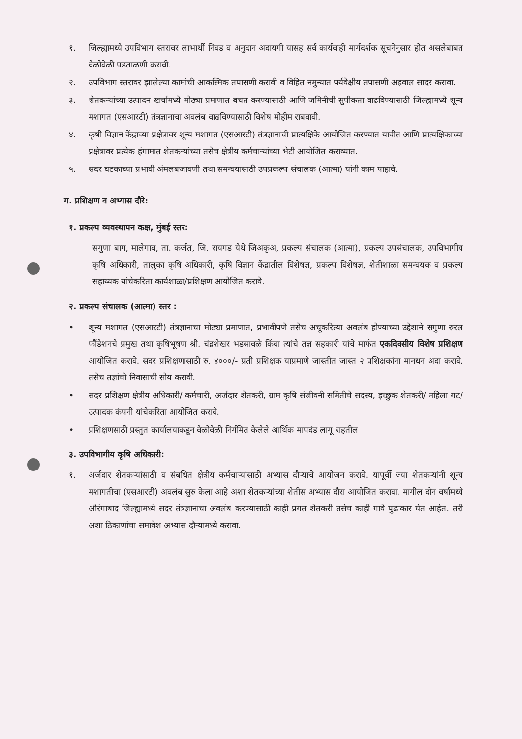१. जिल्ह्यामध्ये उपविभाग स्तरावर लाभार्थी निवड व अनुदान अदायगी यासह सर्व कार्यवाही मार्गदर्शक सूचनेनुसार होत असलेबाबत वेळोवेळी पडताळणी करावी.
२. उपविभाग स्तरावर झालेल्या कामांची आकस्मिक तपासणी करावी व विहित नमुन्यात पर्यवेक्षीय तपासणी अहवाल सादर करावा.
३. शेतकऱ्यांच्या उत्पादन खर्चामध्ये मोठ्या प्रमाणात बचत करण्यासाठी आणि जमिनीची सुपीकता वाढविण्यासाठी जिल्ह्यामध्ये शून्य मशागत (एसआरटी) तंत्रज्ञानाचा अवलंब वाढविण्यासाठी विशेष मोहीम राबवावी.
४. कृषी विज्ञान केंद्राच्या प्रक्षेत्रावर शून्य मशागत (एसआरटी) तंत्रज्ञानाची प्रात्यक्षिके आयोजित करण्यात यावीत आणि प्रात्यक्षिकाच्या प्रक्षेत्रावर प्रत्येक हंगामात शेतकऱ्यांच्या तसेच क्षेत्रीय कर्मचाऱ्यांच्या भेटी आयोजित कराव्यात.
५. सदर घटकाच्या प्रभावी अंमलबजावणी तथा समन्वयासाठी उपप्रकल्प संचालक (आत्मा) यांनी काम पाहावे.
ग. प्रशिक्षण व अभ्यास दौरे:
१. प्रकल्प व्यवस्थापन कक्ष, मुंबई स्तर:
सगुणा बाग, मालेगाव, ता. कर्जत, जि. रायगड येथे जिअकृअ, प्रकल्प संचालक (आत्मा), प्रकल्प उपसंचालक, उपविभागीय कृषि अधिकारी, तालुका कृषि अधिकारी, कृषि विज्ञान केंद्रातील विशेषज्ञ, प्रकल्प विशेषज्ञ, शेतीशाळा समन्वयक व प्रकल्प सहाय्यक यांचेकरिता कार्यशाळा/प्रशिक्षण आयोजित करावे.
२. प्रकल्प संचालक (आत्मा) स्तर :
• शून्य मशागत (एसआरटी) तंत्रज्ञानाचा मोठ्या प्रमाणात, प्रभावीपणे तसेच अचूकरित्या अवलंब होण्याच्या उद्देशाने सगुणा रुरल फौंडेशनचे प्रमुख तथा कृषिभूषण श्री. चंद्रशेखर भडसावळे किंवा त्यांचे तज्ञ सहकारी यांचे मार्फत एकदिवसीय विशेष प्रशिक्षण आयोजित करावे. सदर प्रशिक्षणासाठी रु. ४०००/- प्रती प्रशिक्षक याप्रमाणे जास्तीत जास्त २ प्रशिक्षकांना मानधन अदा करावे. तसेच तज्ञांची निवासाची सोय करावी.
• सदर प्रशिक्षण क्षेत्रीय अधिकारी/ कर्मचारी, अर्जदार शेतकरी, ग्राम कृषि संजीवनी समितीचे सदस्य, इच्छुक शेतकरी/ महिला गट/उत्पादक कंपनी यांचेकरिता आयोजित करावे.
• प्रशिक्षणसाठी प्रस्तुत कार्यालयाकडून वेळोवेळी निर्गमित केलेले आर्थिक मापदंड लागू राहतील
३. उपविभागीय कृषि अधिकारी:
१. अर्जदार शेतकऱ्यांसाठी व संबधित क्षेत्रीय कर्मचाऱ्यांसाठी अभ्यास दौऱ्याचे आयोजन करावे. यापूर्वी ज्या शेतकऱ्यांनी शून्य मशागतीचा (एसआरटी) अवलंब सुरु केला आहे अशा शेतकऱ्यांच्या शेतीस अभ्यास दौरा आयोजित करावा. मागील दोन वर्षामध्ये औरंगाबाद जिल्ह्यामध्ये सदर तंत्रज्ञानाचा अवलंब करण्यासाठी काही प्रगत शेतकरी तसेच काही गावे पुढाकार घेत आहेत. तरी अशा ठिकाणांचा समावेश अभ्यास दौऱ्यामध्ये करावा.